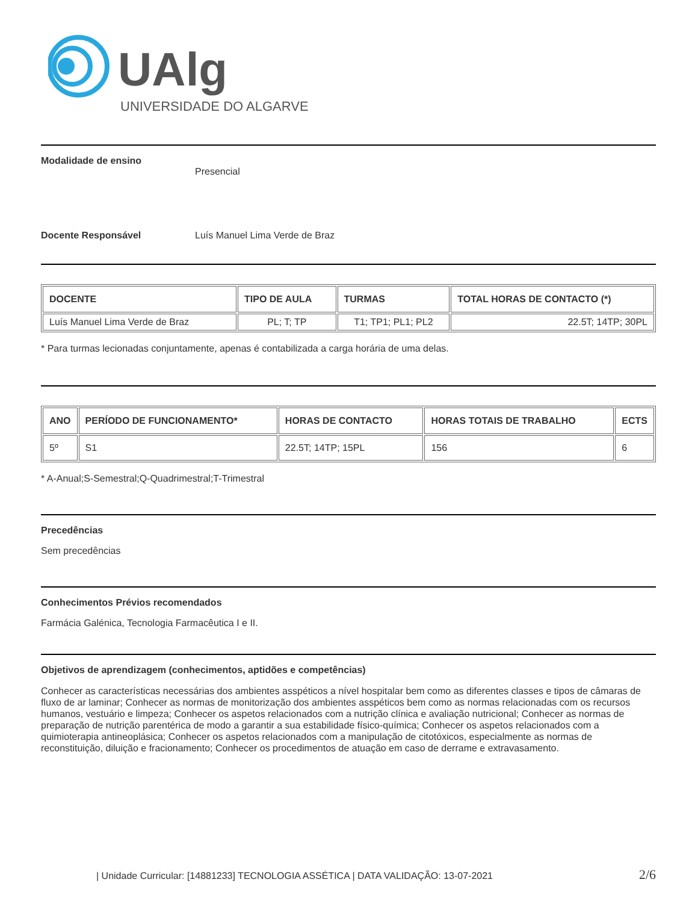UAlg
UNIVERSIDADE DO ALGARVE
Modalidade de ensino
Presencial
Docente Responsável Luís Manuel Lima Verde de Braz
| DOCENTE | TIPO DE AULA | TURMAS | TOTAL HORAS DE CONTACTO (*) |
| --- | --- | --- | --- |
| Luís Manuel Lima Verde de Braz | PL; T; TP | T1; TP1; PL1; PL2 | 22.5T; 14TP; 30PL |
* Para turmas lecionadas conjuntamente, apenas é contabilizada a carga horária de uma delas.
| ANO | PERÍODO DE FUNCIONAMENTO* | HORAS DE CONTACTO | HORAS TOTAIS DE TRABALHO | ECTS |
| --- | --- | --- | --- | --- |
| 5º | S1 | 22.5T; 14TP; 15PL | 156 | 6 |
* A-Anual;S-Semestral;Q-Quadrimestral;T-Trimestral
Precedências
Sem precedências
Conhecimentos Prévios recomendados
Farmácia Galénica, Tecnologia Farmacêutica I e II.
Objetivos de aprendizagem (conhecimentos, aptidões e competências)
Conhecer as características necessárias dos ambientes asspéticos a nível hospitalar bem como as diferentes classes e tipos de câmaras de fluxo de ar laminar; Conhecer as normas de monitorização dos ambientes asspéticos bem como as normas relacionadas com os recursos humanos, vestuário e limpeza; Conhecer os aspetos relacionados com a nutrição clínica e avaliação nutricional; Conhecer as normas de preparação de nutrição parentérica de modo a garantir a sua estabilidade físico-química; Conhecer os aspetos relacionados com a quimioterapia antineoplásica; Conhecer os aspetos relacionados com a manipulação de citotóxicos, especialmente as normas de reconstituição, diluição e fracionamento; Conhecer os procedimentos de atuação em caso de derrame e extravasamento.
| Unidade Curricular: [14881233] TECNOLOGIA ASSÉTICA | DATA VALIDAÇÃO: 13-07-2021 2/6